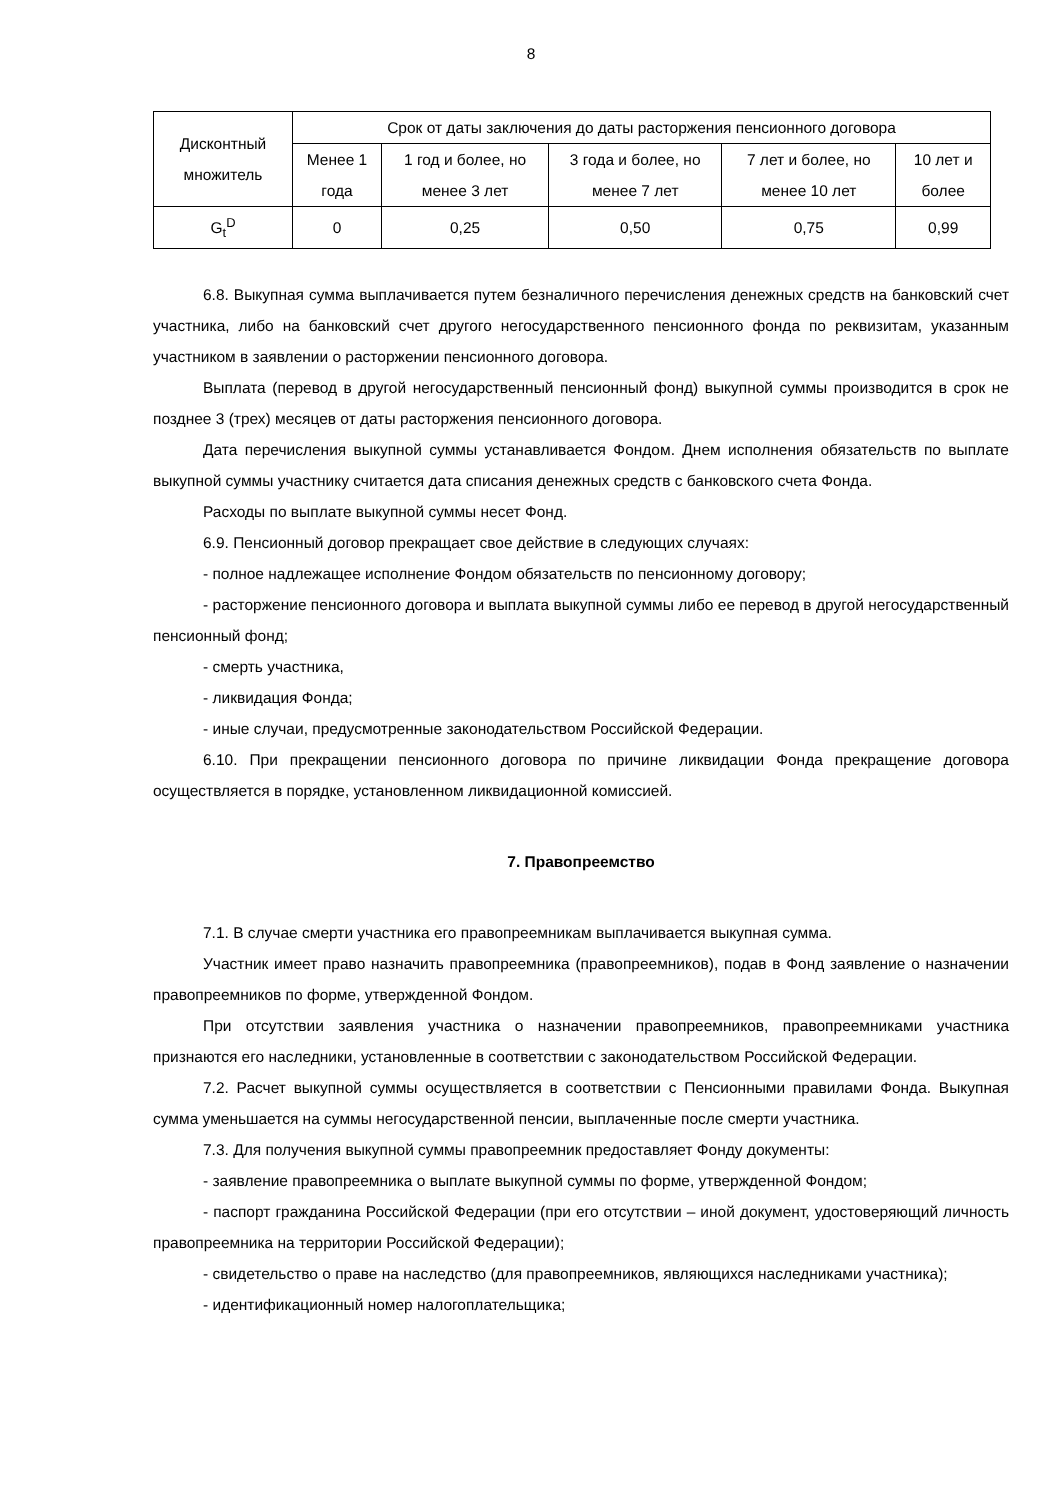8
| Дисконтный множитель | Срок от даты заключения до даты расторжения пенсионного договора | | | | |
| | Менее 1 года | 1 год и более, но менее 3 лет | 3 года и более, но менее 7 лет | 7 лет и более, но менее 10 лет | 10 лет и более |
| G<sub>t</sub><sup>D</sup> | 0 | 0,25 | 0,50 | 0,75 | 0,99 |
6.8. Выкупная сумма выплачивается путем безналичного перечисления денежных средств на банковский счет участника, либо на банковский счет другого негосударственного пенсионного фонда по реквизитам, указанным участником в заявлении о расторжении пенсионного договора.
Выплата (перевод в другой негосударственный пенсионный фонд) выкупной суммы производится в срок не позднее 3 (трех) месяцев от даты расторжения пенсионного договора.
Дата перечисления выкупной суммы устанавливается Фондом. Днем исполнения обязательств по выплате выкупной суммы участнику считается дата списания денежных средств с банковского счета Фонда.
Расходы по выплате выкупной суммы несет Фонд.
6.9. Пенсионный договор прекращает свое действие в следующих случаях:
- полное надлежащее исполнение Фондом обязательств по пенсионному договору;
- расторжение пенсионного договора и выплата выкупной суммы либо ее перевод в другой негосударственный пенсионный фонд;
- смерть участника,
- ликвидация Фонда;
- иные случаи, предусмотренные законодательством Российской Федерации.
6.10. При прекращении пенсионного договора по причине ликвидации Фонда прекращение договора осуществляется в порядке, установленном ликвидационной комиссией.
7. Правопреемство
7.1. В случае смерти участника его правопреемникам выплачивается выкупная сумма.
Участник имеет право назначить правопреемника (правопреемников), подав в Фонд заявление о назначении правопреемников по форме, утвержденной Фондом.
При отсутствии заявления участника о назначении правопреемников, правопреемниками участника признаются его наследники, установленные в соответствии с законодательством Российской Федерации.
7.2. Расчет выкупной суммы осуществляется в соответствии с Пенсионными правилами Фонда. Выкупная сумма уменьшается на суммы негосударственной пенсии, выплаченные после смерти участника.
7.3. Для получения выкупной суммы правопреемник предоставляет Фонду документы:
- заявление правопреемника о выплате выкупной суммы по форме, утвержденной Фондом;
- паспорт гражданина Российской Федерации (при его отсутствии – иной документ, удостоверяющий личность правопреемника на территории Российской Федерации);
- свидетельство о праве на наследство (для правопреемников, являющихся наследниками участника);
- идентификационный номер налогоплательщика;